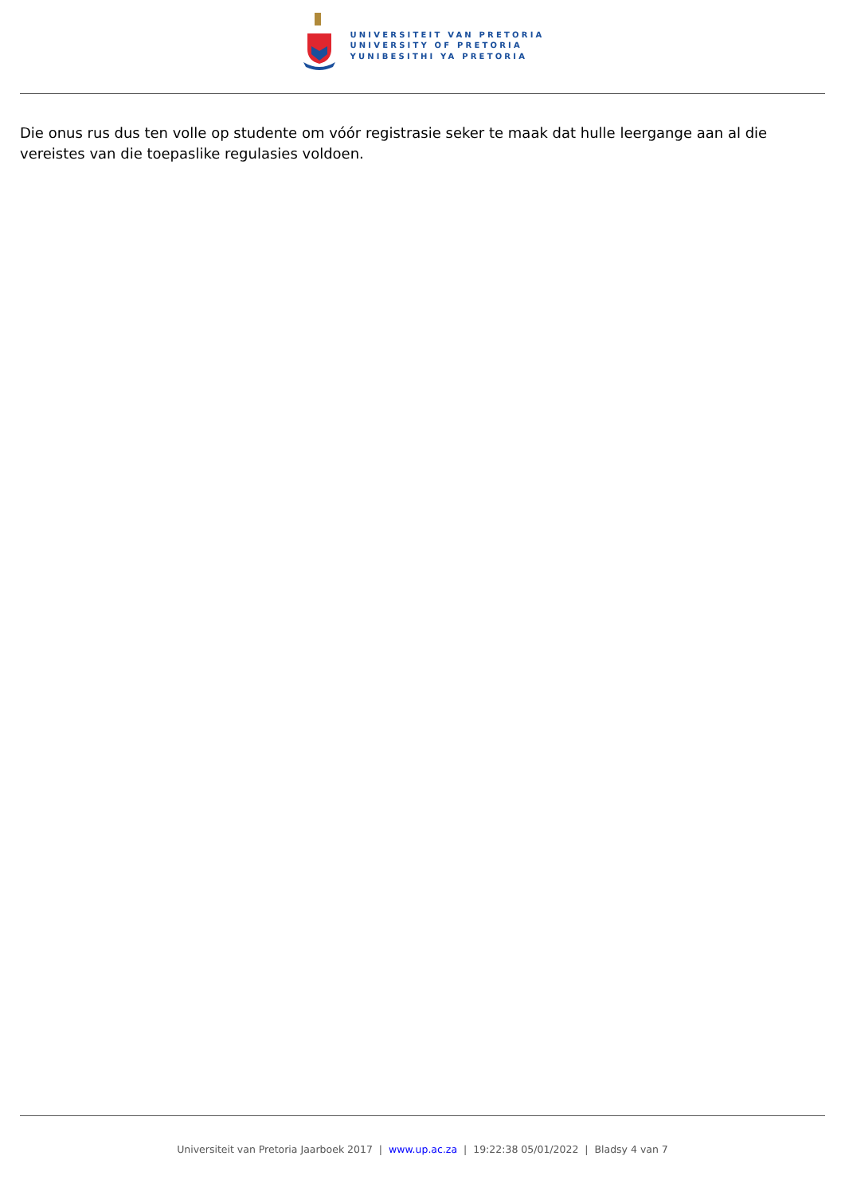UNIVERSITEIT VAN PRETORIA
UNIVERSITY OF PRETORIA
YUNIBESITHI YA PRETORIA
Die onus rus dus ten volle op studente om vóór registrasie seker te maak dat hulle leergange aan al die vereistes van die toepaslike regulasies voldoen.
Universiteit van Pretoria Jaarboek 2017 | www.up.ac.za | 19:22:38 05/01/2022 | Bladsy 4 van 7